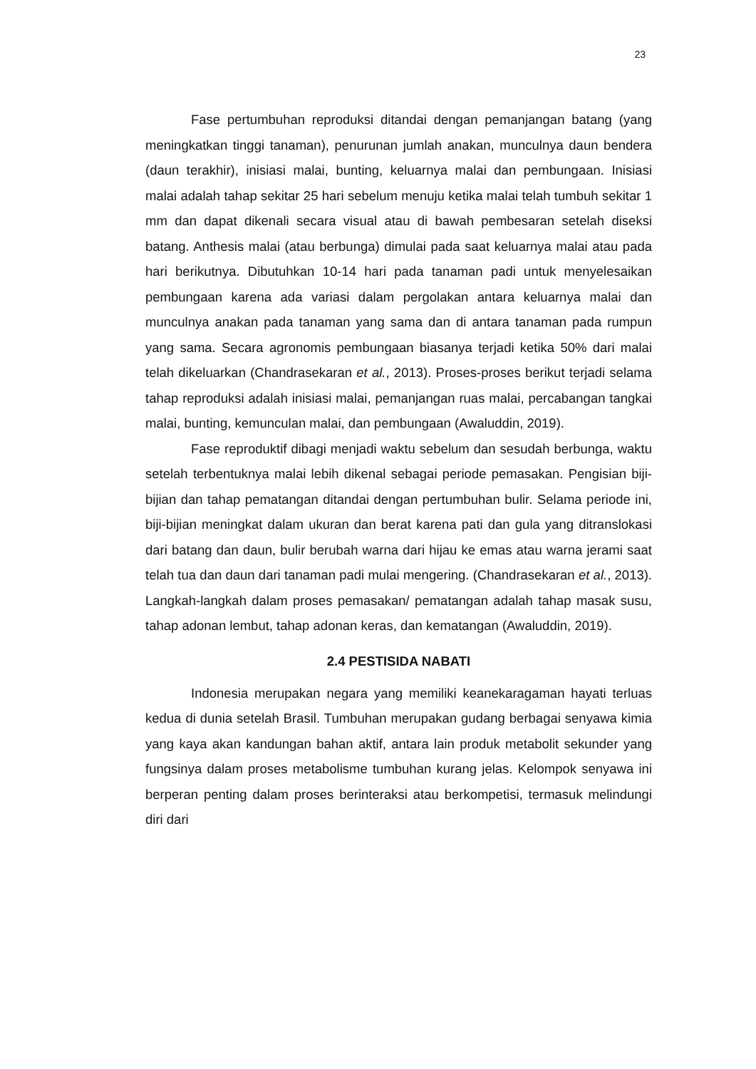23
Fase pertumbuhan reproduksi ditandai dengan pemanjangan batang (yang meningkatkan tinggi tanaman), penurunan jumlah anakan, munculnya daun bendera (daun terakhir), inisiasi malai, bunting, keluarnya malai dan pembungaan. Inisiasi malai adalah tahap sekitar 25 hari sebelum menuju ketika malai telah tumbuh sekitar 1 mm dan dapat dikenali secara visual atau di bawah pembesaran setelah diseksi batang. Anthesis malai (atau berbunga) dimulai pada saat keluarnya malai atau pada hari berikutnya. Dibutuhkan 10-14 hari pada tanaman padi untuk menyelesaikan pembungaan karena ada variasi dalam pergolakan antara keluarnya malai dan munculnya anakan pada tanaman yang sama dan di antara tanaman pada rumpun yang sama. Secara agronomis pembungaan biasanya terjadi ketika 50% dari malai telah dikeluarkan (Chandrasekaran et al., 2013). Proses-proses berikut terjadi selama tahap reproduksi adalah inisiasi malai, pemanjangan ruas malai, percabangan tangkai malai, bunting, kemunculan malai, dan pembungaan (Awaluddin, 2019).
Fase reproduktif dibagi menjadi waktu sebelum dan sesudah berbunga, waktu setelah terbentuknya malai lebih dikenal sebagai periode pemasakan. Pengisian biji-bijian dan tahap pematangan ditandai dengan pertumbuhan bulir. Selama periode ini, biji-bijian meningkat dalam ukuran dan berat karena pati dan gula yang ditranslokasi dari batang dan daun, bulir berubah warna dari hijau ke emas atau warna jerami saat telah tua dan daun dari tanaman padi mulai mengering. (Chandrasekaran et al., 2013). Langkah-langkah dalam proses pemasakan/ pematangan adalah tahap masak susu, tahap adonan lembut, tahap adonan keras, dan kematangan (Awaluddin, 2019).
2.4 PESTISIDA NABATI
Indonesia merupakan negara yang memiliki keanekaragaman hayati terluas kedua di dunia setelah Brasil. Tumbuhan merupakan gudang berbagai senyawa kimia yang kaya akan kandungan bahan aktif, antara lain produk metabolit sekunder yang fungsinya dalam proses metabolisme tumbuhan kurang jelas. Kelompok senyawa ini berperan penting dalam proses berinteraksi atau berkompetisi, termasuk melindungi diri dari